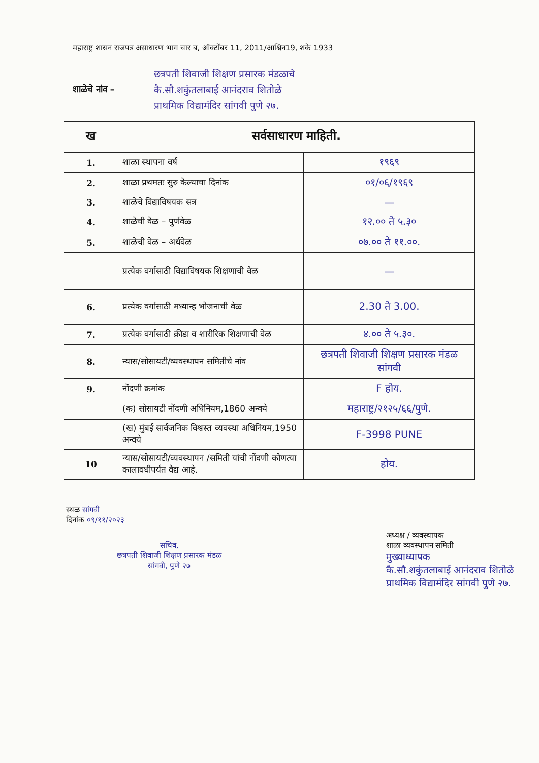महाराष्ट्र शासन राजपत्र असाधारण भाग चार ब, ऑक्टोंबर 11, 2011/आश्विन19, शके 1933
शाळेचे नांव –
छत्रपती शिवाजी शिक्षण प्रसारक मंडळाचे
कै.सौ.शकुंतलाबाई आनंदराव शितोळे
प्राथमिक विद्यामंदिर सांगवी पुणे २७.
| ख | सर्वसाधारण माहिती. | |
| --- | --- | --- |
| 1. | शाळा स्थापना वर्ष | १९६९ |
| 2. | शाळा प्रथमतः सुरु केल्याचा दिनांक | ०१/०६/१९६९ |
| 3. | शाळेचे विद्याविषयक सत्र | — |
| 4. | शाळेची वेळ – पुर्णवेळ | १२.०० ते ५.३० |
| 5. | शाळेची वेळ – अर्धवेळ | ०७.०० ते ११.००. |
| | प्रत्येक वर्गासाठी विद्याविषयक शिक्षणाची वेळ | — |
| 6. | प्रत्येक वर्गासाठी मध्यान्ह भोजनाची वेळ | 2.30 ते 3.00. |
| 7. | प्रत्येक वर्गासाठी क्रीडा व शारीरिक शिक्षणाची वेळ | ४.०० ते ५.३०. |
| 8. | न्यास/सोसायटी/व्यवस्थापन समितीचे नांव | छत्रपती शिवाजी शिक्षण प्रसारक मंडळ सांगवी |
| 9. | नोंदणी क्रमांक | F होय. |
| | (क) सोसायटी नोंदणी अधिनियम,1860 अन्वये | महाराष्ट्र/२१२५/६६/पुणे. |
| | (ख) मुंबई सार्वजनिक विश्वस्त व्यवस्था अधिनियम,1950 अन्वये | F-3998 PUNE |
| 10 | न्यास/सोसायटी/व्यवस्थापन /समिती यांची नोंदणी कोणत्या कालावधीपर्यंत वैद्य आहे. | होय. |
स्थळ सांगवी
दिनांक ०९/११/२०२३
सचिव,
छत्रपती शिवाजी शिक्षण प्रसारक मंडळ
सांगवी, पुणे २७
अध्यक्ष / व्यवस्थापक
शाळा व्यवस्थापन समिती
मुख्याध्यापक
कै.सौ.शकुंतलाबाई आनंदराव शितोळे
प्राथमिक विद्यामंदिर सांगवी पुणे २७.